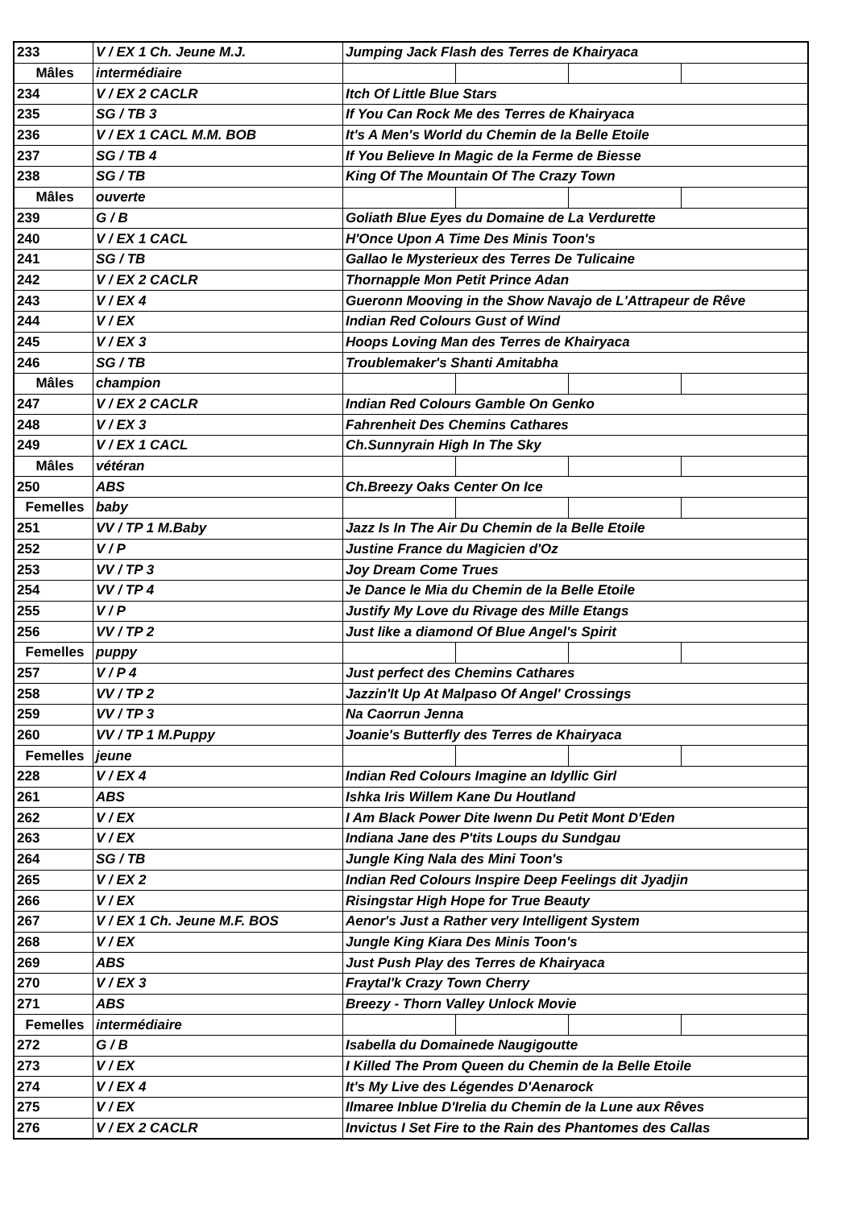| 233 | V / EX 1 Ch. Jeune M.J. | Jumping Jack Flash des Terres de Khairyaca | | | |
| Mâles | intermédiaire | | | | |
| 234 | V / EX 2 CACLR | Itch Of Little Blue Stars | | | |
| 235 | SG / TB 3 | If You Can Rock Me des Terres de Khairyaca | | | |
| 236 | V / EX 1 CACL M.M. BOB | It's A Men's World du Chemin de la Belle Etoile | | | |
| 237 | SG / TB 4 | If You Believe In Magic de la Ferme de Biesse | | | |
| 238 | SG / TB | King Of The Mountain Of The Crazy Town | | | |
| Mâles | ouverte | | | | |
| 239 | G / B | Goliath Blue Eyes du Domaine de La Verdurette | | | |
| 240 | V / EX 1 CACL | H'Once Upon A Time Des Minis Toon's | | | |
| 241 | SG / TB | Gallao le Mysterieux des Terres De Tulicaine | | | |
| 242 | V / EX 2 CACLR | Thornapple Mon Petit Prince Adan | | | |
| 243 | V / EX 4 | Gueronn Mooving in the Show Navajo de L'Attrapeur de Rêve | | | |
| 244 | V / EX | Indian Red Colours Gust of Wind | | | |
| 245 | V / EX 3 | Hoops Loving Man des Terres de Khairyaca | | | |
| 246 | SG / TB | Troublemaker's Shanti Amitabha | | | |
| Mâles | champion | | | | |
| 247 | V / EX 2 CACLR | Indian Red Colours Gamble On Genko | | | |
| 248 | V / EX 3 | Fahrenheit Des Chemins Cathares | | | |
| 249 | V / EX 1 CACL | Ch.Sunnyrain High In The Sky | | | |
| Mâles | vétéran | | | | |
| 250 | ABS | Ch.Breezy Oaks Center On Ice | | | |
| Femelles | baby | | | | |
| 251 | VV / TP 1 M.Baby | Jazz Is In The Air Du Chemin de la Belle Etoile | | | |
| 252 | V / P | Justine France du Magicien d'Oz | | | |
| 253 | VV / TP 3 | Joy Dream Come Trues | | | |
| 254 | VV / TP 4 | Je Dance le Mia du Chemin de la Belle Etoile | | | |
| 255 | V / P | Justify My Love du Rivage des Mille Etangs | | | |
| 256 | VV / TP 2 | Just like a diamond Of Blue Angel's Spirit | | | |
| Femelles | puppy | | | | |
| 257 | V / P 4 | Just perfect des Chemins Cathares | | | |
| 258 | VV / TP 2 | Jazzin'It Up At Malpaso Of Angel' Crossings | | | |
| 259 | VV / TP 3 | Na Caorrun Jenna | | | |
| 260 | VV / TP 1 M.Puppy | Joanie's Butterfly des Terres de Khairyaca | | | |
| Femelles | jeune | | | | |
| 228 | V / EX 4 | Indian Red Colours Imagine an Idyllic Girl | | | |
| 261 | ABS | Ishka Iris Willem Kane Du Houtland | | | |
| 262 | V / EX | I Am Black Power Dite Iwenn Du Petit Mont D'Eden | | | |
| 263 | V / EX | Indiana Jane des P'tits Loups du Sundgau | | | |
| 264 | SG / TB | Jungle King Nala des Mini Toon's | | | |
| 265 | V / EX 2 | Indian Red Colours Inspire Deep Feelings dit Jyadjin | | | |
| 266 | V / EX | Risingstar High Hope for True Beauty | | | |
| 267 | V / EX 1 Ch. Jeune M.F. BOS | Aenor's Just a Rather very Intelligent System | | | |
| 268 | V / EX | Jungle King Kiara Des Minis Toon's | | | |
| 269 | ABS | Just Push Play des Terres de Khairyaca | | | |
| 270 | V / EX 3 | Fraytal'k Crazy Town Cherry | | | |
| 271 | ABS | Breezy - Thorn Valley Unlock Movie | | | |
| Femelles | intermédiaire | | | | |
| 272 | G / B | Isabella du Domainede Naugigoutte | | | |
| 273 | V / EX | I Killed The Prom Queen du Chemin de la Belle Etoile | | | |
| 274 | V / EX 4 | It's My Live des Légendes D'Aenarock | | | |
| 275 | V / EX | Ilmaree Inblue D'Irelia du Chemin de la Lune aux Rêves | | | |
| 276 | V / EX 2 CACLR | Invictus I Set Fire to the Rain des Phantomes des Callas | | | |